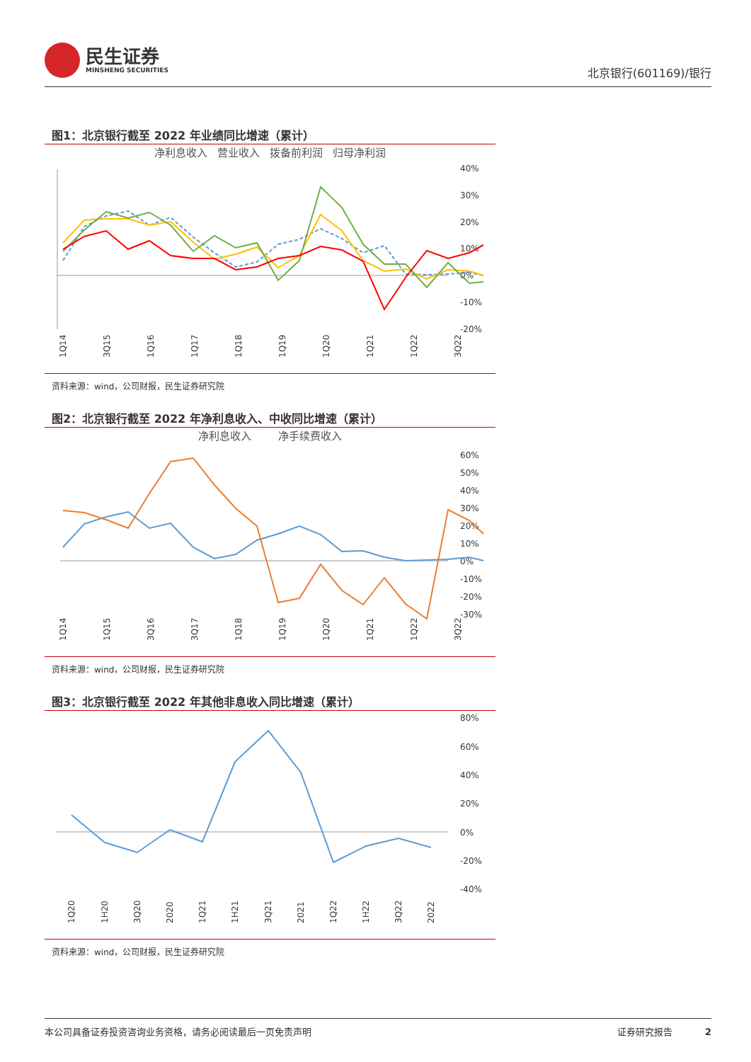民生证券
MINSHENG SECURITIES
北京银行(601169)/银行
图1：北京银行截至 2022 年业绩同比增速（累计）
净利息收入 营业收入 拨备前利润 归母净利润
40%
30%
20%
10%
0%
-10%
-20%
1Q14
3Q15
1Q16
1Q17
1Q18
1Q19
1Q20
1Q21
1Q22
3Q22
资料来源：wind，公司财报，民生证券研究院
图2：北京银行截至 2022 年净利息收入、中收同比增速（累计）
净利息收入 净手续费收入
60%
50%
40%
30%
20%
10%
0%
-10%
-20%
-30%
1Q14
1Q15
3Q16
3Q17
1Q18
1Q19
1Q20
1Q21
1Q22
3Q22
资料来源：wind，公司财报，民生证券研究院
图3：北京银行截至 2022 年其他非息收入同比增速（累计）
80%
60%
40%
20%
0%
-20%
-40%
1Q20
1H20
3Q20
2020
1Q21
1H21
3Q21
2021
1Q22
1H22
3Q22
2022
资料来源：wind，公司财报，民生证券研究院
本公司具备证券投资咨询业务资格，请务必阅读最后一页免责声明 证券研究报告 2